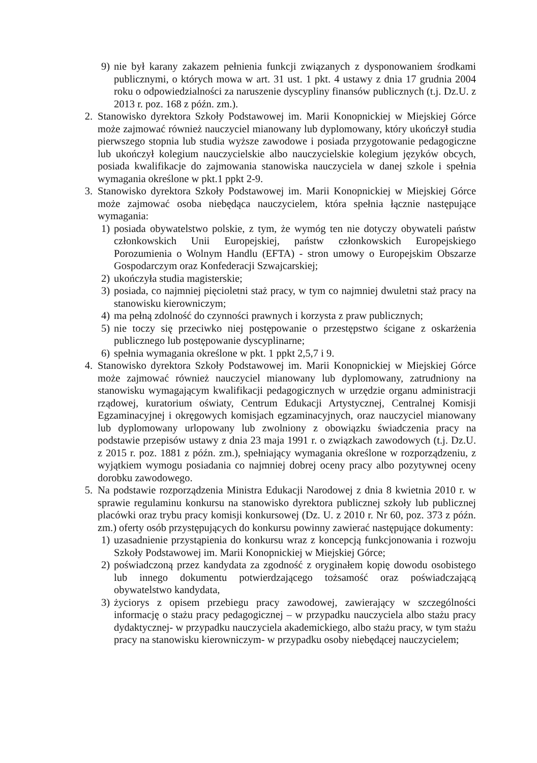9) nie był karany zakazem pełnienia funkcji związanych z dysponowaniem środkami publicznymi, o których mowa w art. 31 ust. 1 pkt. 4 ustawy z dnia 17 grudnia 2004 roku o odpowiedzialności za naruszenie dyscypliny finansów publicznych (t.j. Dz.U. z 2013 r. poz. 168 z późn. zm.).
2.
Stanowisko dyrektora Szkoły Podstawowej im. Marii Konopnickiej w Miejskiej Górce może zajmować również nauczyciel mianowany lub dyplomowany, który ukończył studia pierwszego stopnia lub studia wyższe zawodowe i posiada przygotowanie pedagogiczne lub ukończył kolegium nauczycielskie albo nauczycielskie kolegium języków obcych, posiada kwalifikacje do zajmowania stanowiska nauczyciela w danej szkole i spełnia wymagania określone w pkt.1 ppkt 2-9.
3.
Stanowisko dyrektora Szkoły Podstawowej im. Marii Konopnickiej w Miejskiej Górce może zajmować osoba niebędąca nauczycielem, która spełnia łącznie następujące wymagania:
1) posiada obywatelstwo polskie, z tym, że wymóg ten nie dotyczy obywateli państw członkowskich Unii Europejskiej, państw członkowskich Europejskiego Porozumienia o Wolnym Handlu (EFTA) - stron umowy o Europejskim Obszarze Gospodarczym oraz Konfederacji Szwajcarskiej;
2) ukończyła studia magisterskie;
3) posiada, co najmniej pięcioletni staż pracy, w tym co najmniej dwuletni staż pracy na stanowisku kierowniczym;
4) ma pełną zdolność do czynności prawnych i korzysta z praw publicznych;
5) nie toczy się przeciwko niej postępowanie o przestępstwo ścigane z oskarżenia publicznego lub postępowanie dyscyplinarne;
6) spełnia wymagania określone w pkt. 1 ppkt 2,5,7 i 9.
4.
Stanowisko dyrektora Szkoły Podstawowej im. Marii Konopnickiej w Miejskiej Górce może zajmować również nauczyciel mianowany lub dyplomowany, zatrudniony na stanowisku wymagającym kwalifikacji pedagogicznych w urzędzie organu administracji rządowej, kuratorium oświaty, Centrum Edukacji Artystycznej, Centralnej Komisji Egzaminacyjnej i okręgowych komisjach egzaminacyjnych, oraz nauczyciel mianowany lub dyplomowany urlopowany lub zwolniony z obowiązku świadczenia pracy na podstawie przepisów ustawy z dnia 23 maja 1991 r. o związkach zawodowych (t.j. Dz.U. z 2015 r. poz. 1881 z późn. zm.), spełniający wymagania określone w rozporządzeniu, z wyjątkiem wymogu posiadania co najmniej dobrej oceny pracy albo pozytywnej oceny dorobku zawodowego.
5.
Na podstawie rozporządzenia Ministra Edukacji Narodowej z dnia 8 kwietnia 2010 r. w sprawie regulaminu konkursu na stanowisko dyrektora publicznej szkoły lub publicznej placówki oraz trybu pracy komisji konkursowej (Dz. U. z 2010 r. Nr 60, poz. 373 z późn. zm.) oferty osób przystępujących do konkursu powinny zawierać następujące dokumenty:
1) uzasadnienie przystąpienia do konkursu wraz z koncepcją funkcjonowania i rozwoju Szkoły Podstawowej im. Marii Konopnickiej w Miejskiej Górce;
2) poświadczoną przez kandydata za zgodność z oryginałem kopię dowodu osobistego lub innego dokumentu potwierdzającego tożsamość oraz poświadczającą obywatelstwo kandydata,
3) życiorys z opisem przebiegu pracy zawodowej, zawierający w szczególności informację o stażu pracy pedagogicznej – w przypadku nauczyciela albo stażu pracy dydaktycznej- w przypadku nauczyciela akademickiego, albo stażu pracy, w tym stażu pracy na stanowisku kierowniczym- w przypadku osoby niebędącej nauczycielem;